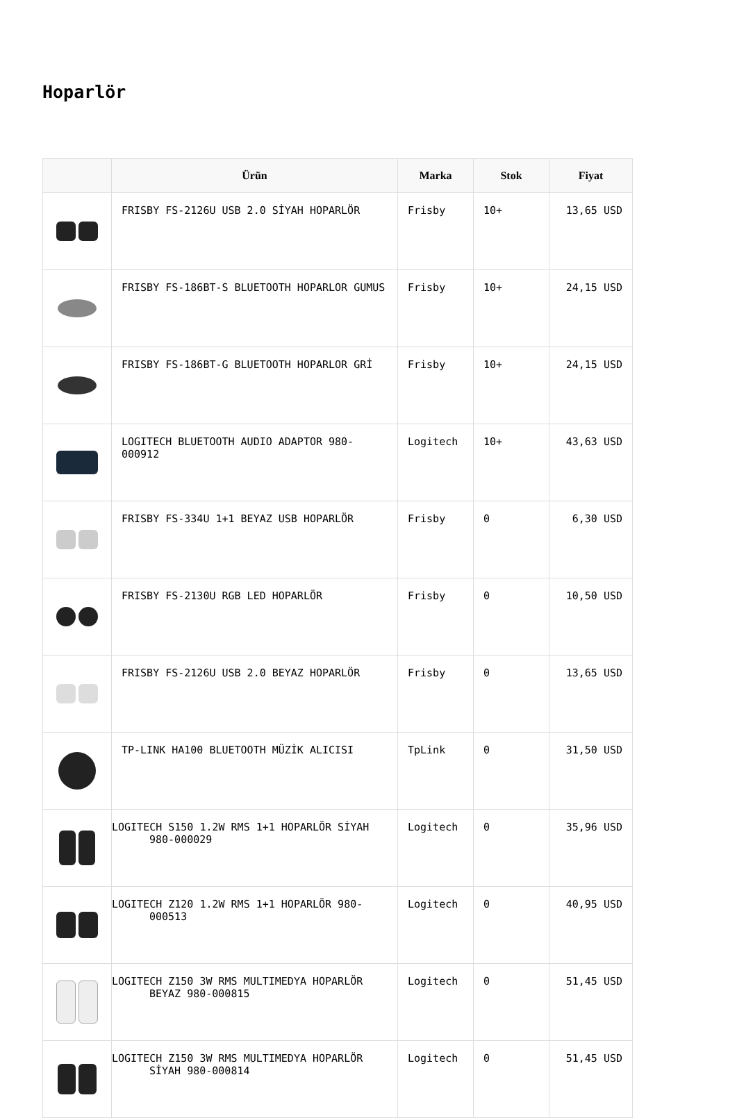Hoparlör
| | Ürün | Marka | Stok | Fiyat |
| --- | --- | --- | --- | --- |
| | FRISBY FS-2126U USB 2.0 SİYAH HOPARLÖR | Frisby | 10+ | 13,65 USD |
| | FRISBY FS-186BT-S BLUETOOTH HOPARLOR GUMUS | Frisby | 10+ | 24,15 USD |
| | FRISBY FS-186BT-G BLUETOOTH HOPARLOR GRİ | Frisby | 10+ | 24,15 USD |
| | LOGITECH BLUETOOTH AUDIO ADAPTOR 980-000912 | Logitech | 10+ | 43,63 USD |
| | FRISBY FS-334U 1+1 BEYAZ USB HOPARLÖR | Frisby | 0 | 6,30 USD |
| | FRISBY FS-2130U RGB LED HOPARLÖR | Frisby | 0 | 10,50 USD |
| | FRISBY FS-2126U USB 2.0 BEYAZ HOPARLÖR | Frisby | 0 | 13,65 USD |
| | TP-LINK HA100 BLUETOOTH MÜZİK ALICISI | TpLink | 0 | 31,50 USD |
| | LOGITECH S150 1.2W RMS 1+1 HOPARLÖR SİYAH 980-000029 | Logitech | 0 | 35,96 USD |
| | LOGITECH Z120 1.2W RMS 1+1 HOPARLÖR 980-000513 | Logitech | 0 | 40,95 USD |
| | LOGITECH Z150 3W RMS MULTIMEDYA HOPARLÖR BEYAZ 980-000815 | Logitech | 0 | 51,45 USD |
| | LOGITECH Z150 3W RMS MULTIMEDYA HOPARLÖR SİYAH 980-000814 | Logitech | 0 | 51,45 USD |